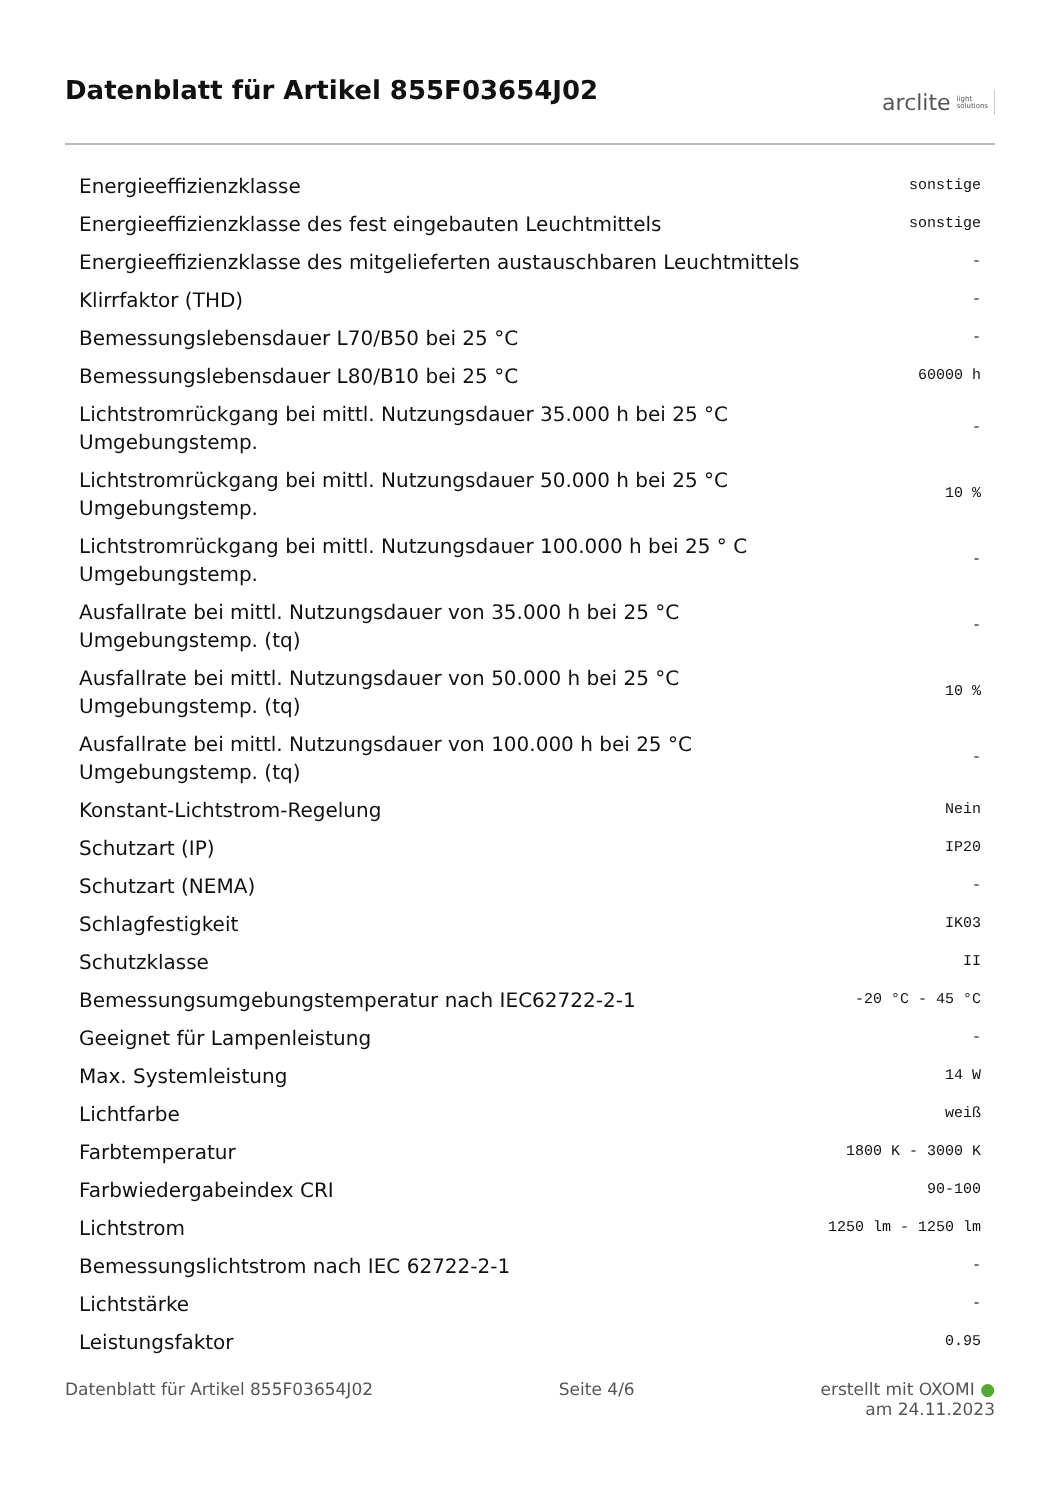Datenblatt für Artikel 855F03654J02
arclite light
solutions
| Energieeffizienzklasse | sonstige |
| Energieeffizienzklasse des fest eingebauten Leuchtmittels | sonstige |
| Energieeffizienzklasse des mitgelieferten austauschbaren Leuchtmittels | - |
| Klirrfaktor (THD) | - |
| Bemessungslebensdauer L70/B50 bei 25 °C | - |
| Bemessungslebensdauer L80/B10 bei 25 °C | 60000 h |
| Lichtstromrückgang bei mittl. Nutzungsdauer 35.000 h bei 25 °C Umgebungstemp. | - |
| Lichtstromrückgang bei mittl. Nutzungsdauer 50.000 h bei 25 °C Umgebungstemp. | 10 % |
| Lichtstromrückgang bei mittl. Nutzungsdauer 100.000 h bei 25 ° C Umgebungstemp. | - |
| Ausfallrate bei mittl. Nutzungsdauer von 35.000 h bei 25 °C Umgebungstemp. (tq) | - |
| Ausfallrate bei mittl. Nutzungsdauer von 50.000 h bei 25 °C Umgebungstemp. (tq) | 10 % |
| Ausfallrate bei mittl. Nutzungsdauer von 100.000 h bei 25 °C Umgebungstemp. (tq) | - |
| Konstant-Lichtstrom-Regelung | Nein |
| Schutzart (IP) | IP20 |
| Schutzart (NEMA) | - |
| Schlagfestigkeit | IK03 |
| Schutzklasse | II |
| Bemessungsumgebungstemperatur nach IEC62722-2-1 | -20 °C - 45 °C |
| Geeignet für Lampenleistung | - |
| Max. Systemleistung | 14 W |
| Lichtfarbe | weiß |
| Farbtemperatur | 1800 K - 3000 K |
| Farbwiedergabeindex CRI | 90-100 |
| Lichtstrom | 1250 lm - 1250 lm |
| Bemessungslichtstrom nach IEC 62722-2-1 | - |
| Lichtstärke | - |
| Leistungsfaktor | 0.95 |
Datenblatt für Artikel 855F03654J02 Seite 4/6 erstellt mit OXOMI ●
am 24.11.2023